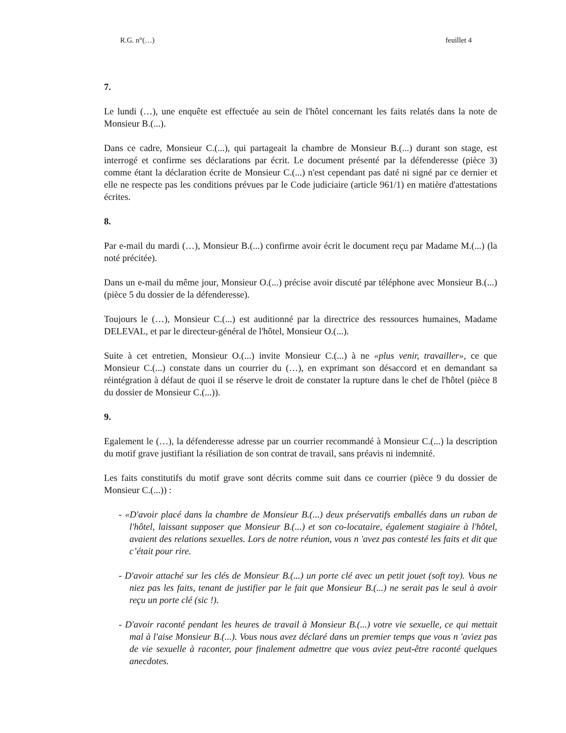R.G. n°(…) feuillet 4
7.
Le lundi (…), une enquête est effectuée au sein de l'hôtel concernant les faits relatés dans la note de Monsieur B.(...).
Dans ce cadre, Monsieur C.(...), qui partageait la chambre de Monsieur B.(...) durant son stage, est interrogé et confirme ses déclarations par écrit. Le document présenté par la défenderesse (pièce 3) comme étant la déclaration écrite de Monsieur C.(...) n'est cependant pas daté ni signé par ce dernier et elle ne respecte pas les conditions prévues par le Code judiciaire (article 961/1) en matière d'attestations écrites.
8.
Par e-mail du mardi (…), Monsieur B.(...) confirme avoir écrit le document reçu par Madame M.(...) (la noté précitée).
Dans un e-mail du même jour, Monsieur O.(...) précise avoir discuté par téléphone avec Monsieur B.(...) (pièce 5 du dossier de la défenderesse).
Toujours le (…), Monsieur C.(...) est auditionné par la directrice des ressources humaines, Madame DELEVAL, et par le directeur-général de l'hôtel, Monsieur O.(...).
Suite à cet entretien, Monsieur O.(...) invite Monsieur C.(...) à ne «plus venir, travailler», ce que Monsieur C.(...) constate dans un courrier du (…), en exprimant son désaccord et en demandant sa réintégration à défaut de quoi il se réserve le droit de constater la rupture dans le chef de l'hôtel (pièce 8 du dossier de Monsieur C.(...)).
9.
Egalement le (…), la défenderesse adresse par un courrier recommandé à Monsieur C.(...) la description du motif grave justifiant la résiliation de son contrat de travail, sans préavis ni indemnité.
Les faits constitutifs du motif grave sont décrits comme suit dans ce courrier (pièce 9 du dossier de Monsieur C.(...)) :
- «D'avoir placé dans la chambre de Monsieur B.(...) deux préservatifs emballés dans un ruban de l'hôtel, laissant supposer que Monsieur B.(...) et son co-locataire, également stagiaire à l'hôtel, avaient des relations sexuelles. Lors de notre réunion, vous n 'avez pas contesté les faits et dit que c’était pour rire.
- D'avoir attaché sur les clés de Monsieur B.(...) un porte clé avec un petit jouet (soft toy). Vous ne niez pas les faits, tenant de justifier par le fait que Monsieur B.(...) ne serait pas le seul à avoir reçu un porte clé (sic !).
- D'avoir raconté pendant les heures de travail à Monsieur B.(...) votre vie sexuelle, ce qui mettait mal à l'aise Monsieur B.(...). Vous nous avez déclaré dans un premier temps que vous n 'aviez pas de vie sexuelle à raconter, pour finalement admettre que vous aviez peut-être raconté quelques anecdotes.